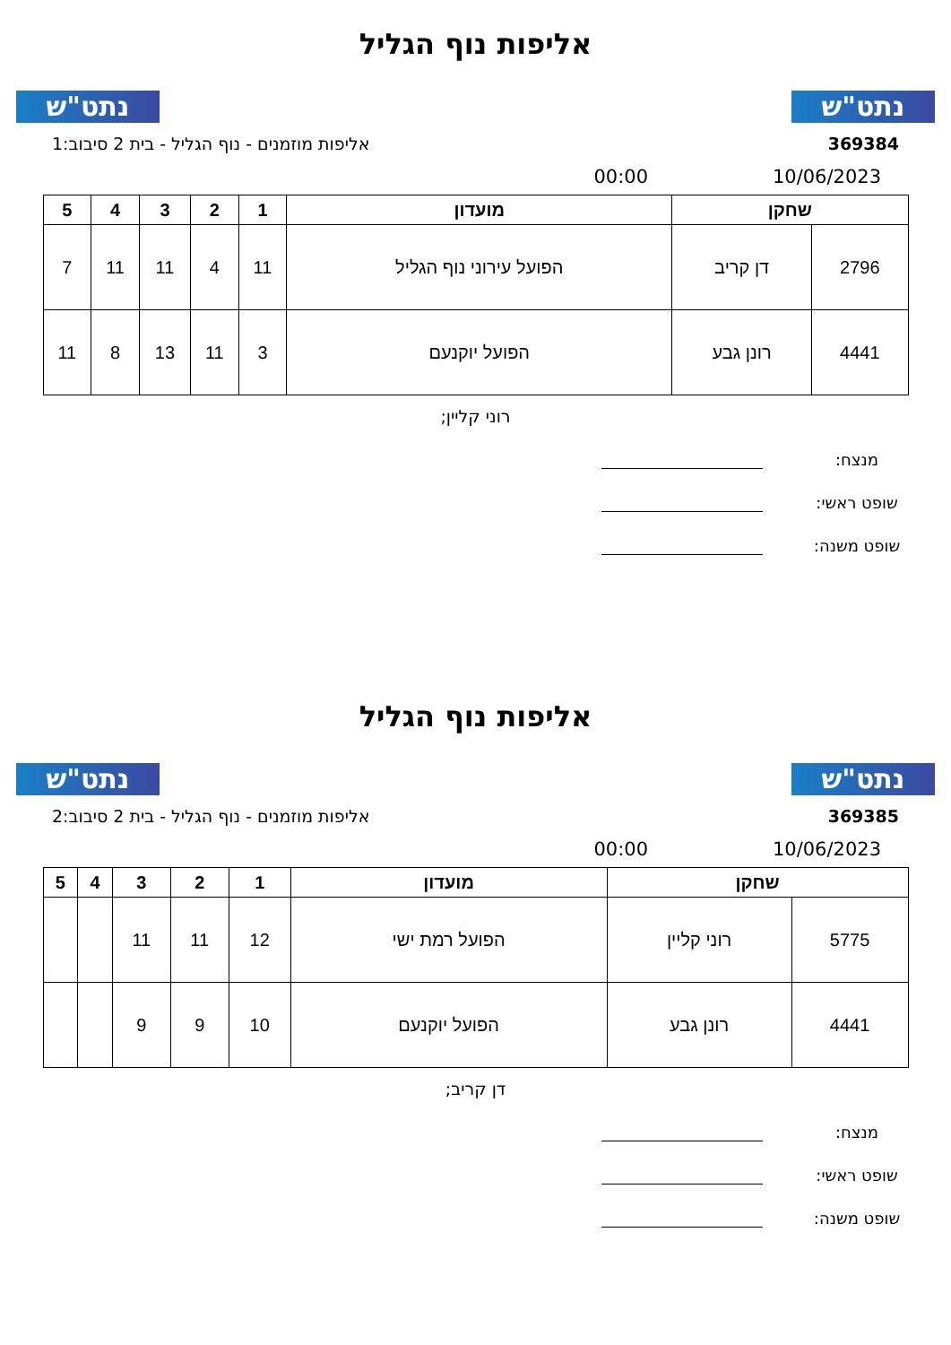נתט"ש
אליפות נוף הגליל
נתט"ש
369384 אליפות מוזמנים - נוף הגליל - בית 2 סיבוב:1
10/06/2023 00:00
| שחקן | | מועדון | 1 | 2 | 3 | 4 | 5 |
| --- | --- | --- | --- | --- | --- | --- | --- |
| 2796 | דן קריב | הפועל עירוני נוף הגליל | 11 | 4 | 11 | 11 | 7 |
| 4441 | רונן גבע | הפועל יוקנעם | 3 | 11 | 13 | 8 | 11 |
רוני קליין;
מנצח:
שופט ראשי:
שופט משנה:
נתט"ש
אליפות נוף הגליל
נתט"ש
369385 אליפות מוזמנים - נוף הגליל - בית 2 סיבוב:2
10/06/2023 00:00
| שחקן | | מועדון | 1 | 2 | 3 | 4 | 5 |
| --- | --- | --- | --- | --- | --- | --- | --- |
| 5775 | רוני קליין | הפועל רמת ישי | 12 | 11 | 11 | | |
| 4441 | רונן גבע | הפועל יוקנעם | 10 | 9 | 9 | | |
דן קריב;
מנצח:
שופט ראשי:
שופט משנה: